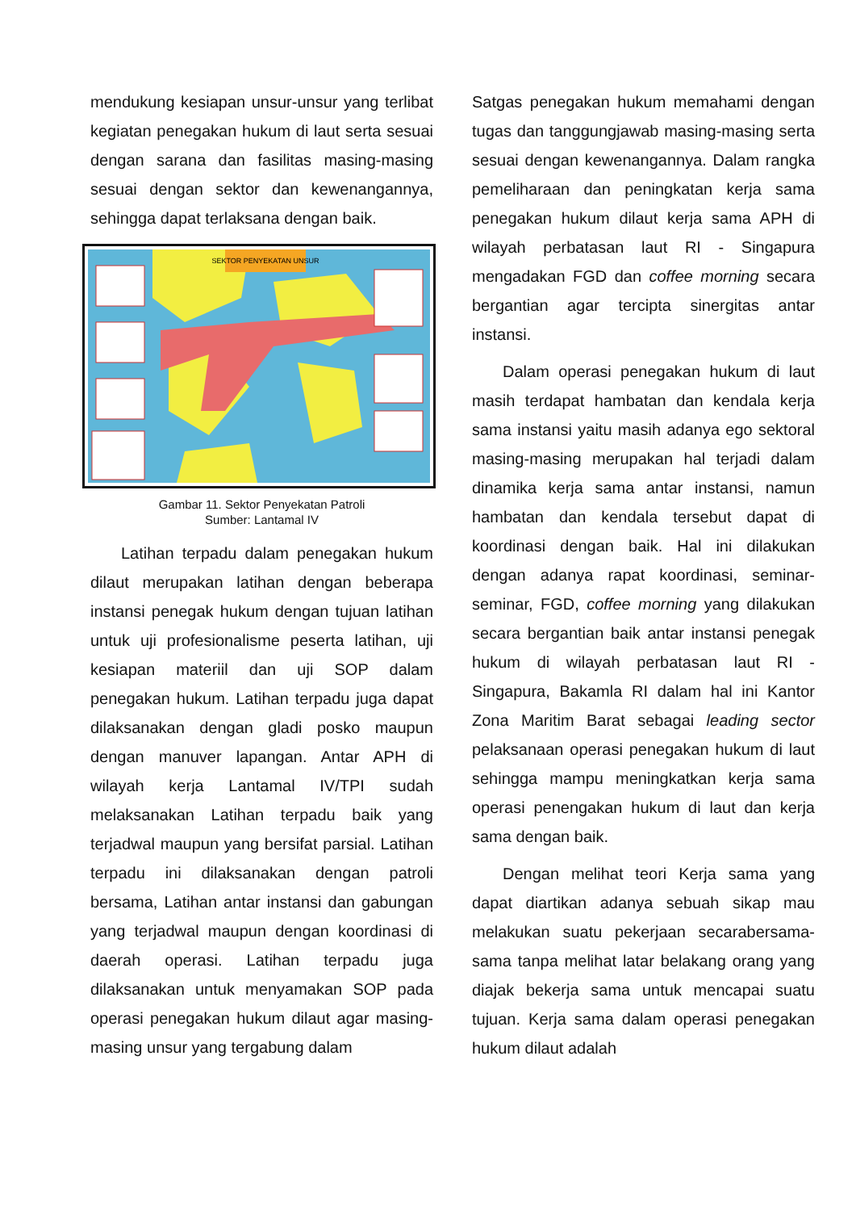mendukung kesiapan unsur-unsur yang terlibat kegiatan penegakan hukum di laut serta sesuai dengan sarana dan fasilitas masing-masing sesuai dengan sektor dan kewenangannya, sehingga dapat terlaksana dengan baik.
SEKTOR PENYEKATAN UNSUR
Gambar 11. Sektor Penyekatan Patroli
Sumber: Lantamal IV
Latihan terpadu dalam penegakan hukum dilaut merupakan latihan dengan beberapa instansi penegak hukum dengan tujuan latihan untuk uji profesionalisme peserta latihan, uji kesiapan materiil dan uji SOP dalam penegakan hukum. Latihan terpadu juga dapat dilaksanakan dengan gladi posko maupun dengan manuver lapangan. Antar APH di wilayah kerja Lantamal IV/TPI sudah melaksanakan Latihan terpadu baik yang terjadwal maupun yang bersifat parsial. Latihan terpadu ini dilaksanakan dengan patroli bersama, Latihan antar instansi dan gabungan yang terjadwal maupun dengan koordinasi di daerah operasi. Latihan terpadu juga dilaksanakan untuk menyamakan SOP pada operasi penegakan hukum dilaut agar masing-masing unsur yang tergabung dalam
Satgas penegakan hukum memahami dengan tugas dan tanggungjawab masing-masing serta sesuai dengan kewenangannya. Dalam rangka pemeliharaan dan peningkatan kerja sama penegakan hukum dilaut kerja sama APH di wilayah perbatasan laut RI - Singapura mengadakan FGD dan coffee morning secara bergantian agar tercipta sinergitas antar instansi.
Dalam operasi penegakan hukum di laut masih terdapat hambatan dan kendala kerja sama instansi yaitu masih adanya ego sektoral masing-masing merupakan hal terjadi dalam dinamika kerja sama antar instansi, namun hambatan dan kendala tersebut dapat di koordinasi dengan baik. Hal ini dilakukan dengan adanya rapat koordinasi, seminar-seminar, FGD, coffee morning yang dilakukan secara bergantian baik antar instansi penegak hukum di wilayah perbatasan laut RI - Singapura, Bakamla RI dalam hal ini Kantor Zona Maritim Barat sebagai leading sector pelaksanaan operasi penegakan hukum di laut sehingga mampu meningkatkan kerja sama operasi penengakan hukum di laut dan kerja sama dengan baik.
Dengan melihat teori Kerja sama yang dapat diartikan adanya sebuah sikap mau melakukan suatu pekerjaan secarabersama-sama tanpa melihat latar belakang orang yang diajak bekerja sama untuk mencapai suatu tujuan. Kerja sama dalam operasi penegakan hukum dilaut adalah